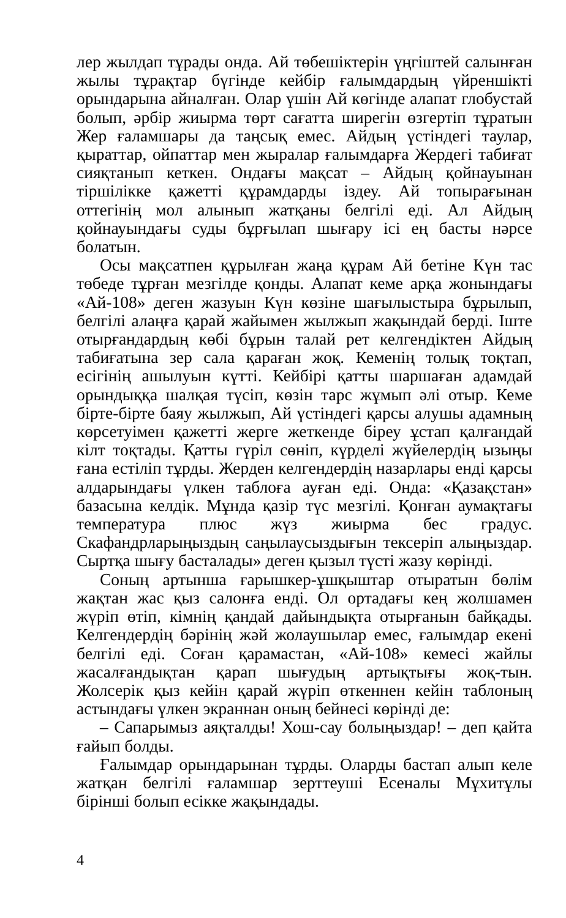лер жылдап тұрады онда. Ай төбешіктерін үңгіштей салынған жылы тұрақтар бүгінде кейбір ғалымдардың үйреншікті орындарына айналған. Олар үшін Ай көгінде алапат глобустай болып, әрбір жиырма төрт сағатта ширегін өзгертіп тұратын Жер ғаламшары да таңсық емес. Айдың үстіндегі таулар, қыраттар, ойпаттар мен жыралар ғалымдарға Жердегі табиғат сияқтанып кеткен. Ондағы мақсат – Айдың қойнауынан тіршілікке қажетті құрамдарды іздеу. Ай топырағынан оттегінің мол алынып жатқаны белгілі еді. Ал Айдың қойнауындағы суды бұрғылап шығару ісі ең басты нәрсе болатын.
Осы мақсатпен құрылған жаңа құрам Ай бетіне Күн тас төбеде тұрған мезгілде қонды. Алапат кеме арқа жонындағы «Ай-108» деген жазуын Күн көзіне шағылыстыра бұрылып, белгілі алаңға қарай жайымен жылжып жақындай берді. Іште отырғандардың көбі бұрын талай рет келгендіктен Айдың табиғатына зер сала қараған жоқ. Кеменің толық тоқтап, есігінің ашылуын күтті. Кейбірі қатты шаршаған адамдай орындыққа шалқая түсіп, көзін тарс жұмып әлі отыр. Кеме бірте-бірте баяу жылжып, Ай үстіндегі қарсы алушы адамның көрсетуімен қажетті жерге жеткенде біреу ұстап қалғандай кілт тоқтады. Қатты гүріл сөніп, күрделі жүйелердің ызыңы ғана естіліп тұрды. Жерден келгендердің назарлары енді қарсы алдарындағы үлкен таблоға ауған еді. Онда: «Қазақстан» базасына келдік. Мұнда қазір түс мезгілі. Қонған аумақтағы температура плюс жүз жиырма бес градус. Скафандрларыңыздың саңылаусыздығын тексеріп алыңыздар. Сыртқа шығу басталады» деген қызыл түсті жазу көрінді.
Соның артынша ғарышкер-ұшқыштар отыратын бөлім жақтан жас қыз салонға енді. Ол ортадағы кең жолшамен жүріп өтіп, кімнің қандай дайындықта отырғанын байқады. Келгендердің бәрінің жәй жолаушылар емес, ғалымдар екені белгілі еді. Соған қарамастан, «Ай-108» кемесі жайлы жасалғандықтан қарап шығудың артықтығы жоқ-тын. Жолсерік қыз кейін қарай жүріп өткеннен кейін таблоның астындағы үлкен экраннан оның бейнесі көрінді де:
– Сапарымыз аяқталды! Хош-сау болыңыздар! – деп қайта ғайып болды.
Ғалымдар орындарынан тұрды. Оларды бастап алып келе жатқан белгілі ғаламшар зерттеуші Есеналы Мұхитұлы бірінші болып есікке жақындады.
4